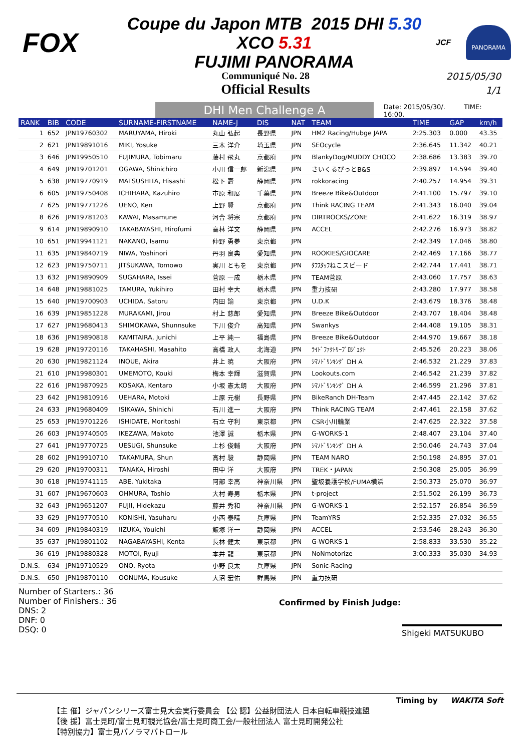FOX
Coupe du Japon MTB 2015 DHI 5.30 XCO 5.31
FUJIMI PANORAMA
JCF
PANORAMA
Communiqué No. 28
Official Results
2015/05/30
1/1
DHI Men Challenge A
Date: 2015/05/30/. TIME: 16:00.
| RANK | BIB | CODE | SURNAME-FIRSTNAME | NAME-J | DIS | NAT | TEAM | TIME | GAP | km/h |
| --- | --- | --- | --- | --- | --- | --- | --- | --- | --- | --- |
| 1 | 652 | JPN19760302 | MARUYAMA, Hiroki | 丸山 弘起 | 長野県 | JPN | HM2 Racing/Hubge JAPA | 2:25.303 | 0.000 | 43.35 |
| 2 | 621 | JPN19891016 | MIKI, Yosuke | 三木 洋介 | 埼玉県 | JPN | SEOcycle | 2:36.645 | 11.342 | 40.21 |
| 3 | 646 | JPN19950510 | FUJIMURA, Tobimaru | 藤村 飛丸 | 京都府 | JPN | BlankyDog/MUDDY CHOCO | 2:38.686 | 13.383 | 39.70 |
| 4 | 649 | JPN19701201 | OGAWA, Shinichiro | 小川 信一郎 | 新潟県 | JPN | さいくるぴっとB&S | 2:39.897 | 14.594 | 39.40 |
| 5 | 638 | JPN19770919 | MATSUSHITA, Hisashi | 松下 壽 | 静岡県 | JPN | rokkoracing | 2:40.257 | 14.954 | 39.31 |
| 6 | 605 | JPN19750408 | ICHIHARA, Kazuhiro | 市原 和展 | 千葉県 | JPN | Breeze Bike&Outdoor | 2:41.100 | 15.797 | 39.10 |
| 7 | 625 | JPN19771226 | UENO, Ken | 上野 賢 | 京都府 | JPN | Think RACING TEAM | 2:41.343 | 16.040 | 39.04 |
| 8 | 626 | JPN19781203 | KAWAI, Masamune | 河合 将宗 | 京都府 | JPN | DIRTROCKS/ZONE | 2:41.622 | 16.319 | 38.97 |
| 9 | 614 | JPN19890910 | TAKABAYASHI, Hirofumi | 高林 洋文 | 静岡県 | JPN | ACCEL | 2:42.276 | 16.973 | 38.82 |
| 10 | 651 | JPN19941121 | NAKANO, Isamu | 仲野 勇夢 | 東京都 | JPN | | 2:42.349 | 17.046 | 38.80 |
| 11 | 635 | JPN19840719 | NIWA, Yoshinori | 丹羽 良典 | 愛知県 | JPN | ROOKIES/GIOCARE | 2:42.469 | 17.166 | 38.77 |
| 12 | 623 | JPN19750711 | JITSUKAWA, Tomowo | 実川 ともを | 東京都 | JPN | ﾀﾌｽﾀｯﾌねこスピード | 2:42.744 | 17.441 | 38.71 |
| 13 | 632 | JPN19890909 | SUGAHARA, Issei | 菅原 一成 | 栃木県 | JPN | TEAM菅原 | 2:43.060 | 17.757 | 38.63 |
| 14 | 648 | JPN19881025 | TAMURA, Yukihiro | 田村 幸大 | 栃木県 | JPN | 重力技研 | 2:43.280 | 17.977 | 38.58 |
| 15 | 640 | JPN19700903 | UCHIDA, Satoru | 内田 諭 | 東京都 | JPN | U.D.K | 2:43.679 | 18.376 | 38.48 |
| 16 | 639 | JPN19851228 | MURAKAMI, Jirou | 村上 慈郎 | 愛知県 | JPN | Breeze Bike&Outdoor | 2:43.707 | 18.404 | 38.48 |
| 17 | 627 | JPN19680413 | SHIMOKAWA, Shunnsuke | 下川 俊介 | 高知県 | JPN | Swankys | 2:44.408 | 19.105 | 38.31 |
| 18 | 636 | JPN19890818 | KAMITAIRA, Junichi | 上平 純一 | 福島県 | JPN | Breeze Bike&Outdoor | 2:44.970 | 19.667 | 38.18 |
| 19 | 628 | JPN19720116 | TAKAHASHI, Masahito | 高橋 政人 | 北海道 | JPN | ﾗｲﾄﾞﾌｧｸﾄﾘｰﾌﾞﾛｼﾞｪｸﾄ | 2:45.526 | 20.223 | 38.06 |
| 20 | 630 | JPN19821124 | INOUE, Akira | 井上 暁 | 大阪府 | JPN | ｼﾏﾉﾄﾞﾘﾝｷﾝｸﾞ DH A | 2:46.532 | 21.229 | 37.83 |
| 21 | 610 | JPN19980301 | UMEMOTO, Kouki | 梅本 幸輝 | 滋賀県 | JPN | Lookouts.com | 2:46.542 | 21.239 | 37.82 |
| 22 | 616 | JPN19870925 | KOSAKA, Kentaro | 小坂 憲太朗 | 大阪府 | JPN | ｼﾏﾉﾄﾞﾘﾝｷﾝｸﾞ DH A | 2:46.599 | 21.296 | 37.81 |
| 23 | 642 | JPN19810916 | UEHARA, Motoki | 上原 元樹 | 長野県 | JPN | BikeRanch DH-Team | 2:47.445 | 22.142 | 37.62 |
| 24 | 633 | JPN19680409 | ISIKAWA, Shinichi | 石川 進一 | 大阪府 | JPN | Think RACING TEAM | 2:47.461 | 22.158 | 37.62 |
| 25 | 653 | JPN19701226 | ISHIDATE, Moritoshi | 石立 守利 | 東京都 | JPN | CSR小川輪業 | 2:47.625 | 22.322 | 37.58 |
| 26 | 603 | JPN19740505 | IKEZAWA, Makoto | 池澤 誠 | 栃木県 | JPN | G-WORKS-1 | 2:48.407 | 23.104 | 37.40 |
| 27 | 641 | JPN19770725 | UESUGI, Shunsuke | 上杉 俊輔 | 大阪府 | JPN | ｼﾏﾉﾄﾞﾘﾝｷﾝｸﾞ DH A | 2:50.046 | 24.743 | 37.04 |
| 28 | 602 | JPN19910710 | TAKAMURA, Shun | 高村 駿 | 静岡県 | JPN | TEAM NARO | 2:50.198 | 24.895 | 37.01 |
| 29 | 620 | JPN19700311 | TANAKA, Hiroshi | 田中 洋 | 大阪府 | JPN | TREK・JAPAN | 2:50.308 | 25.005 | 36.99 |
| 30 | 618 | JPN19741115 | ABE, Yukitaka | 阿部 幸高 | 神奈川県 | JPN | 聖坂養護学校/FUMA横浜 | 2:50.373 | 25.070 | 36.97 |
| 31 | 607 | JPN19670603 | OHMURA, Toshio | 大村 寿男 | 栃木県 | JPN | t-project | 2:51.502 | 26.199 | 36.73 |
| 32 | 643 | JPN19651207 | FUJII, Hidekazu | 藤井 秀和 | 神奈川県 | JPN | G-WORKS-1 | 2:52.157 | 26.854 | 36.59 |
| 33 | 629 | JPN19770510 | KONISHI, Yasuharu | 小西 泰晴 | 兵庫県 | JPN | TeamYRS | 2:52.335 | 27.032 | 36.55 |
| 34 | 609 | JPN19840319 | IIZUKA, Youichi | 飯塚 洋一 | 静岡県 | JPN | ACCEL | 2:53.546 | 28.243 | 36.30 |
| 35 | 637 | JPN19801102 | NAGABAYASHI, Kenta | 長林 健太 | 東京都 | JPN | G-WORKS-1 | 2:58.833 | 33.530 | 35.22 |
| 36 | 619 | JPN19880328 | MOTOI, Ryuji | 本井 龍二 | 東京都 | JPN | NoNmotorize | 3:00.333 | 35.030 | 34.93 |
| D.N.S. | 634 | JPN19710529 | ONO, Ryota | 小野 良太 | 兵庫県 | JPN | Sonic-Racing | | | |
| D.N.S. | 650 | JPN19870110 | OONUMA, Kousuke | 大沼 宏佑 | 群馬県 | JPN | 重力技研 | | | |
Number of Starters.: 36
Number of Finishers.: 36
DNS: 2
DNF: 0
DSQ: 0
Confirmed by Finish Judge:
Shigeki MATSUKUBO
Timing by WAKITA Soft
【主 催】ジャパンシリーズ富士見大会実行委員会 【公 認】公益財団法人 日本自転車競技連盟
【後 援】富士見町/富士見町観光協会/富士見町商工会/一般社団法人 富士見町開発公社
【特別協力】富士見パノラマパトロール